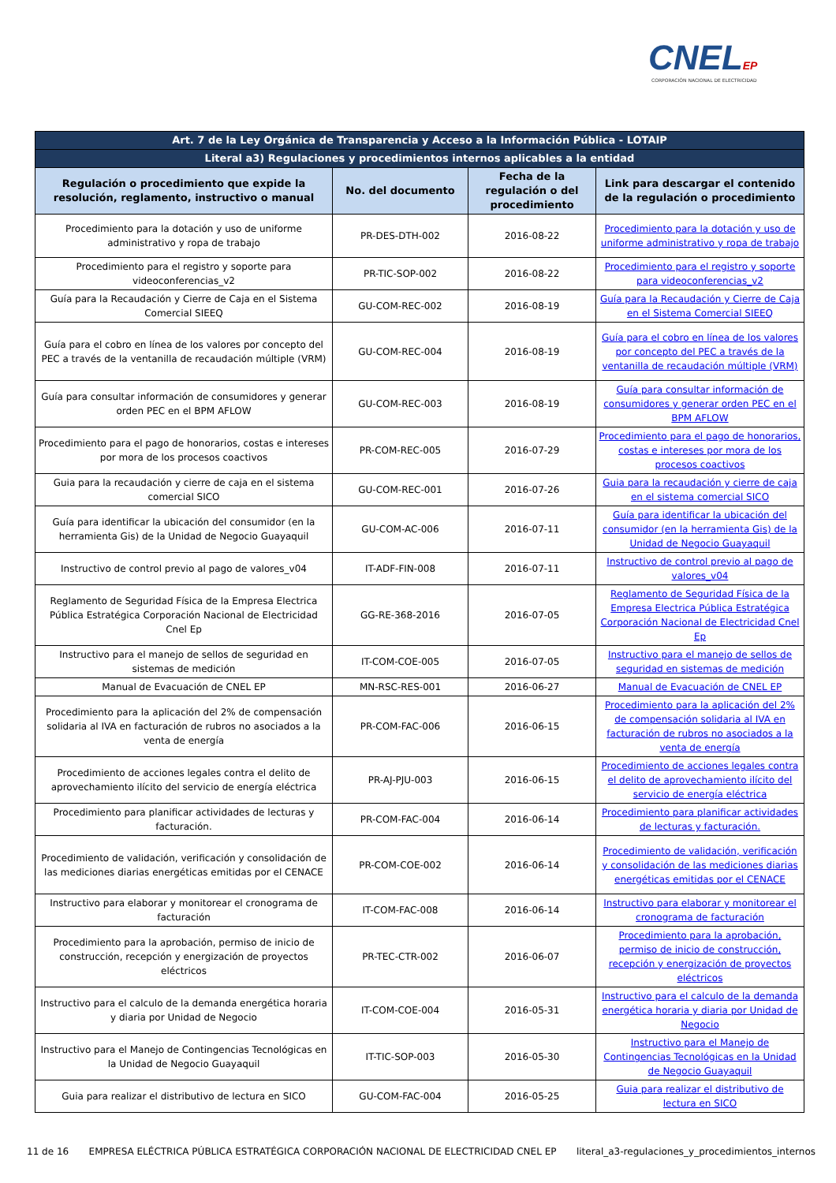CNELEP
CORPORACIÓN NACIONAL DE ELECTRICIDAD
| Art. 7 de la Ley Orgánica de Transparencia y Acceso a la Información Pública - LOTAIP | | | |
| Literal a3) Regulaciones y procedimientos internos aplicables a la entidad | | | |
| Regulación o procedimiento que expide la resolución, reglamento, instructivo o manual | No. del documento | Fecha de la regulación o del procedimiento | Link para descargar el contenido de la regulación o procedimiento |
| Procedimiento para la dotación y uso de uniforme administrativo y ropa de trabajo | PR-DES-DTH-002 | 2016-08-22 | Procedimiento para la dotación y uso de uniforme administrativo y ropa de trabajo |
| Procedimiento para el registro y soporte para videoconferencias_v2 | PR-TIC-SOP-002 | 2016-08-22 | Procedimiento para el registro y soporte para videoconferencias_v2 |
| Guía para la Recaudación y Cierre de Caja en el Sistema Comercial SIEEQ | GU-COM-REC-002 | 2016-08-19 | Guía para la Recaudación y Cierre de Caja en el Sistema Comercial SIEEQ |
| Guía para el cobro en línea de los valores por concepto del PEC a través de la ventanilla de recaudación múltiple (VRM) | GU-COM-REC-004 | 2016-08-19 | Guía para el cobro en línea de los valores por concepto del PEC a través de la ventanilla de recaudación múltiple (VRM) |
| Guía para consultar información de consumidores y generar orden PEC en el BPM AFLOW | GU-COM-REC-003 | 2016-08-19 | Guía para consultar información de consumidores y generar orden PEC en el BPM AFLOW |
| Procedimiento para el pago de honorarios, costas e intereses por mora de los procesos coactivos | PR-COM-REC-005 | 2016-07-29 | Procedimiento para el pago de honorarios, costas e intereses por mora de los procesos coactivos |
| Guia para la recaudación y cierre de caja en el sistema comercial SICO | GU-COM-REC-001 | 2016-07-26 | Guia para la recaudación y cierre de caja en el sistema comercial SICO |
| Guía para identificar la ubicación del consumidor (en la herramienta Gis) de la Unidad de Negocio Guayaquil | GU-COM-AC-006 | 2016-07-11 | Guía para identificar la ubicación del consumidor (en la herramienta Gis) de la Unidad de Negocio Guayaquil |
| Instructivo de control previo al pago de valores_v04 | IT-ADF-FIN-008 | 2016-07-11 | Instructivo de control previo al pago de valores_v04 |
| Reglamento de Seguridad Física de la Empresa Electrica Pública Estratégica Corporación Nacional de Electricidad Cnel Ep | GG-RE-368-2016 | 2016-07-05 | Reglamento de Seguridad Física de la Empresa Electrica Pública Estratégica Corporación Nacional de Electricidad Cnel Ep |
| Instructivo para el manejo de sellos de seguridad en sistemas de medición | IT-COM-COE-005 | 2016-07-05 | Instructivo para el manejo de sellos de seguridad en sistemas de medición |
| Manual de Evacuación de CNEL EP | MN-RSC-RES-001 | 2016-06-27 | Manual de Evacuación de CNEL EP |
| Procedimiento para la aplicación del 2% de compensación solidaria al IVA en facturación de rubros no asociados a la venta de energía | PR-COM-FAC-006 | 2016-06-15 | Procedimiento para la aplicación del 2% de compensación solidaria al IVA en facturación de rubros no asociados a la venta de energía |
| Procedimiento de acciones legales contra el delito de aprovechamiento ilícito del servicio de energía eléctrica | PR-AJ-PJU-003 | 2016-06-15 | Procedimiento de acciones legales contra el delito de aprovechamiento ilícito del servicio de energía eléctrica |
| Procedimiento para planificar actividades de lecturas y facturación. | PR-COM-FAC-004 | 2016-06-14 | Procedimiento para planificar actividades de lecturas y facturación. |
| Procedimiento de validación, verificación y consolidación de las mediciones diarias energéticas emitidas por el CENACE | PR-COM-COE-002 | 2016-06-14 | Procedimiento de validación, verificación y consolidación de las mediciones diarias energéticas emitidas por el CENACE |
| Instructivo para elaborar y monitorear el cronograma de facturación | IT-COM-FAC-008 | 2016-06-14 | Instructivo para elaborar y monitorear el cronograma de facturación |
| Procedimiento para la aprobación, permiso de inicio de construcción, recepción y energización de proyectos eléctricos | PR-TEC-CTR-002 | 2016-06-07 | Procedimiento para la aprobación, permiso de inicio de construcción, recepción y energización de proyectos eléctricos |
| Instructivo para el calculo de la demanda energética horaria y diaria por Unidad de Negocio | IT-COM-COE-004 | 2016-05-31 | Instructivo para el calculo de la demanda energética horaria y diaria por Unidad de Negocio |
| Instructivo para el Manejo de Contingencias Tecnológicas en la Unidad de Negocio Guayaquil | IT-TIC-SOP-003 | 2016-05-30 | Instructivo para el Manejo de Contingencias Tecnológicas en la Unidad de Negocio Guayaquil |
| Guia para realizar el distributivo de lectura en SICO | GU-COM-FAC-004 | 2016-05-25 | Guia para realizar el distributivo de lectura en SICO |
11 de 16 EMPRESA ELÉCTRICA PÚBLICA ESTRATÉGICA CORPORACIÓN NACIONAL DE ELECTRICIDAD CNEL EP literal_a3-regulaciones_y_procedimientos_internos